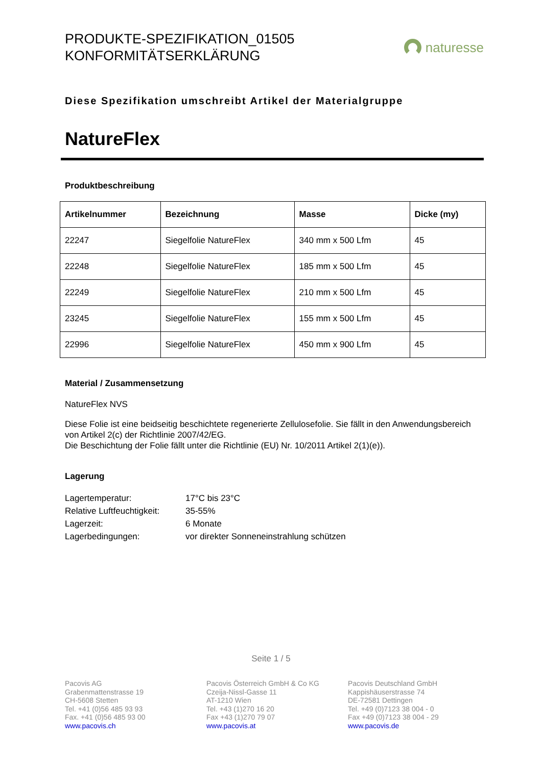PRODUKTE-SPEZIFIKATION_01505
KONFORMITÄTSERKLÄRUNG
naturesse
Diese Spezifikation umschreibt Artikel der Materialgruppe
NatureFlex
Produktbeschreibung
| Artikelnummer | Bezeichnung | Masse | Dicke (my) |
| --- | --- | --- | --- |
| 22247 | Siegelfolie NatureFlex | 340 mm x 500 Lfm | 45 |
| 22248 | Siegelfolie NatureFlex | 185 mm x 500 Lfm | 45 |
| 22249 | Siegelfolie NatureFlex | 210 mm x 500 Lfm | 45 |
| 23245 | Siegelfolie NatureFlex | 155 mm x 500 Lfm | 45 |
| 22996 | Siegelfolie NatureFlex | 450 mm x 900 Lfm | 45 |
Material / Zusammensetzung
NatureFlex NVS
Diese Folie ist eine beidseitig beschichtete regenerierte Zellulosefolie. Sie fällt in den Anwendungsbereich von Artikel 2(c) der Richtlinie 2007/42/EG.
Die Beschichtung der Folie fällt unter die Richtlinie (EU) Nr. 10/2011 Artikel 2(1)(e)).
Lagerung
Lagertemperatur: 17°C bis 23°C
Relative Luftfeuchtigkeit: 35-55%
Lagerzeit: 6 Monate
Lagerbedingungen: vor direkter Sonneneinstrahlung schützen
Seite 1 / 5
Pacovis AG
Grabenmattenstrasse 19
CH-5608 Stetten
Tel. +41 (0)56 485 93 93
Fax. +41 (0)56 485 93 00
www.pacovis.ch
Pacovis Österreich GmbH & Co KG
Czeija-Nissl-Gasse 11
AT-1210 Wien
Tel. +43 (1)270 16 20
Fax +43 (1)270 79 07
www.pacovis.at
Pacovis Deutschland GmbH
Kappishäuserstrasse 74
DE-72581 Dettingen
Tel. +49 (0)7123 38 004 - 0
Fax +49 (0)7123 38 004 - 29
www.pacovis.de